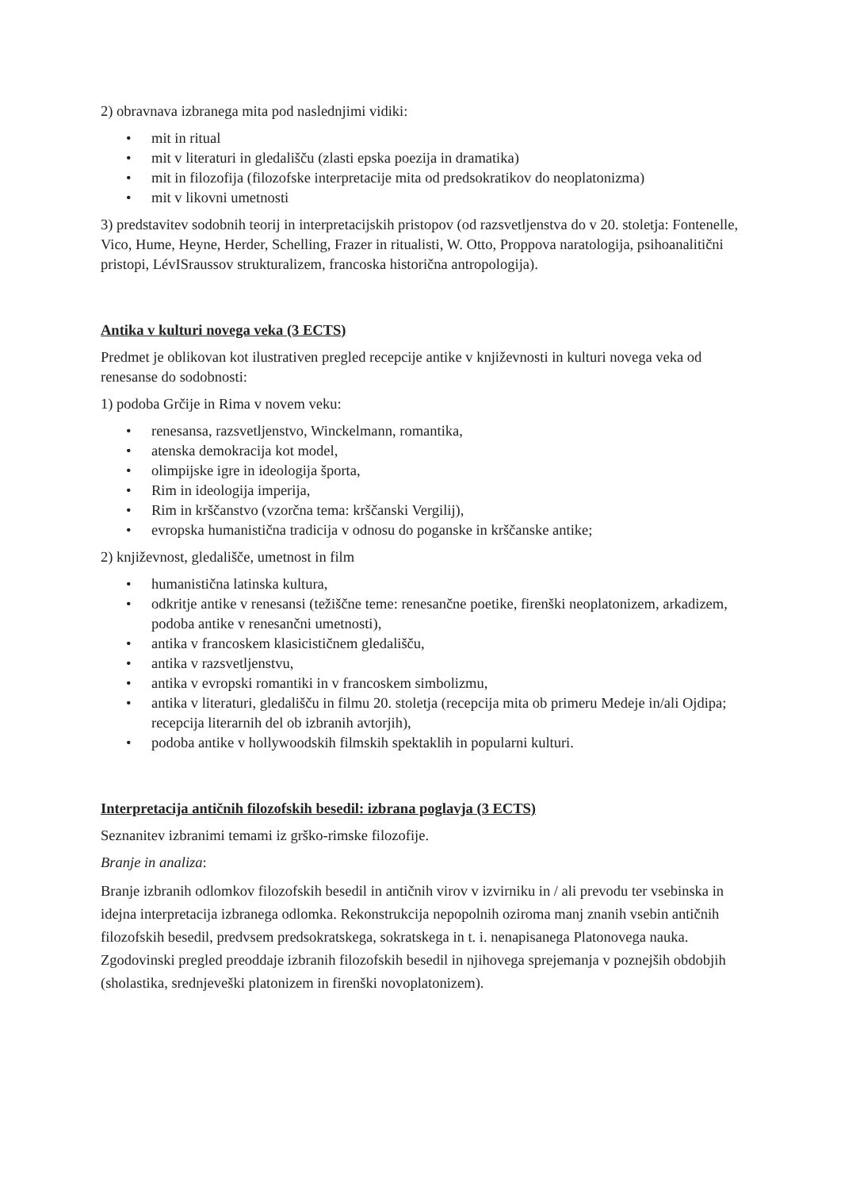2) obravnava izbranega mita pod naslednjimi vidiki:
• mit in ritual
• mit v literaturi in gledališču (zlasti epska poezija in dramatika)
• mit in filozofija (filozofske interpretacije mita od predsokratikov do neoplatonizma)
• mit v likovni umetnosti
3) predstavitev sodobnih teorij in interpretacijskih pristopov (od razsvetljenstva do v 20. stoletja: Fontenelle, Vico, Hume, Heyne, Herder, Schelling, Frazer in ritualisti, W. Otto, Proppova naratologija, psihoanalitični pristopi, LévISraussov strukturalizem, francoska historična antropologija).
Antika v kulturi novega veka (3 ECTS)
Predmet je oblikovan kot ilustrativen pregled recepcije antike v književnosti in kulturi novega veka od renesanse do sodobnosti:
1) podoba Grčije in Rima v novem veku:
• renesansa, razsvetljenstvo, Winckelmann, romantika,
• atenska demokracija kot model,
• olimpijske igre in ideologija športa,
• Rim in ideologija imperija,
• Rim in krščanstvo (vzorčna tema: krščanski Vergilij),
• evropska humanistična tradicija v odnosu do poganske in krščanske antike;
2) književnost, gledališče, umetnost in film
• humanistična latinska kultura,
• odkritje antike v renesansi (težiščne teme: renesančne poetike, firenški neoplatonizem, arkadizem, podoba antike v renesančni umetnosti),
• antika v francoskem klasicističnem gledališču,
• antika v razsvetljenstvu,
• antika v evropski romantiki in v francoskem simbolizmu,
• antika v literaturi, gledališču in filmu 20. stoletja (recepcija mita ob primeru Medeje in/ali Ojdipa; recepcija literarnih del ob izbranih avtorjih),
• podoba antike v hollywoodskih filmskih spektaklih in popularni kulturi.
Interpretacija antičnih filozofskih besedil: izbrana poglavja (3 ECTS)
Seznanitev izbranimi temami iz grško-rimske filozofije.
Branje in analiza:
Branje izbranih odlomkov filozofskih besedil in antičnih virov v izvirniku in / ali prevodu ter vsebinska in idejna interpretacija izbranega odlomka. Rekonstrukcija nepopolnih oziroma manj znanih vsebin antičnih filozofskih besedil, predvsem predsokratskega, sokratskega in t. i. nenapisanega Platonovega nauka. Zgodovinski pregled preoddaje izbranih filozofskih besedil in njihovega sprejemanja v poznejših obdobjih (sholastika, srednjeveški platonizem in firenški novoplatonizem).